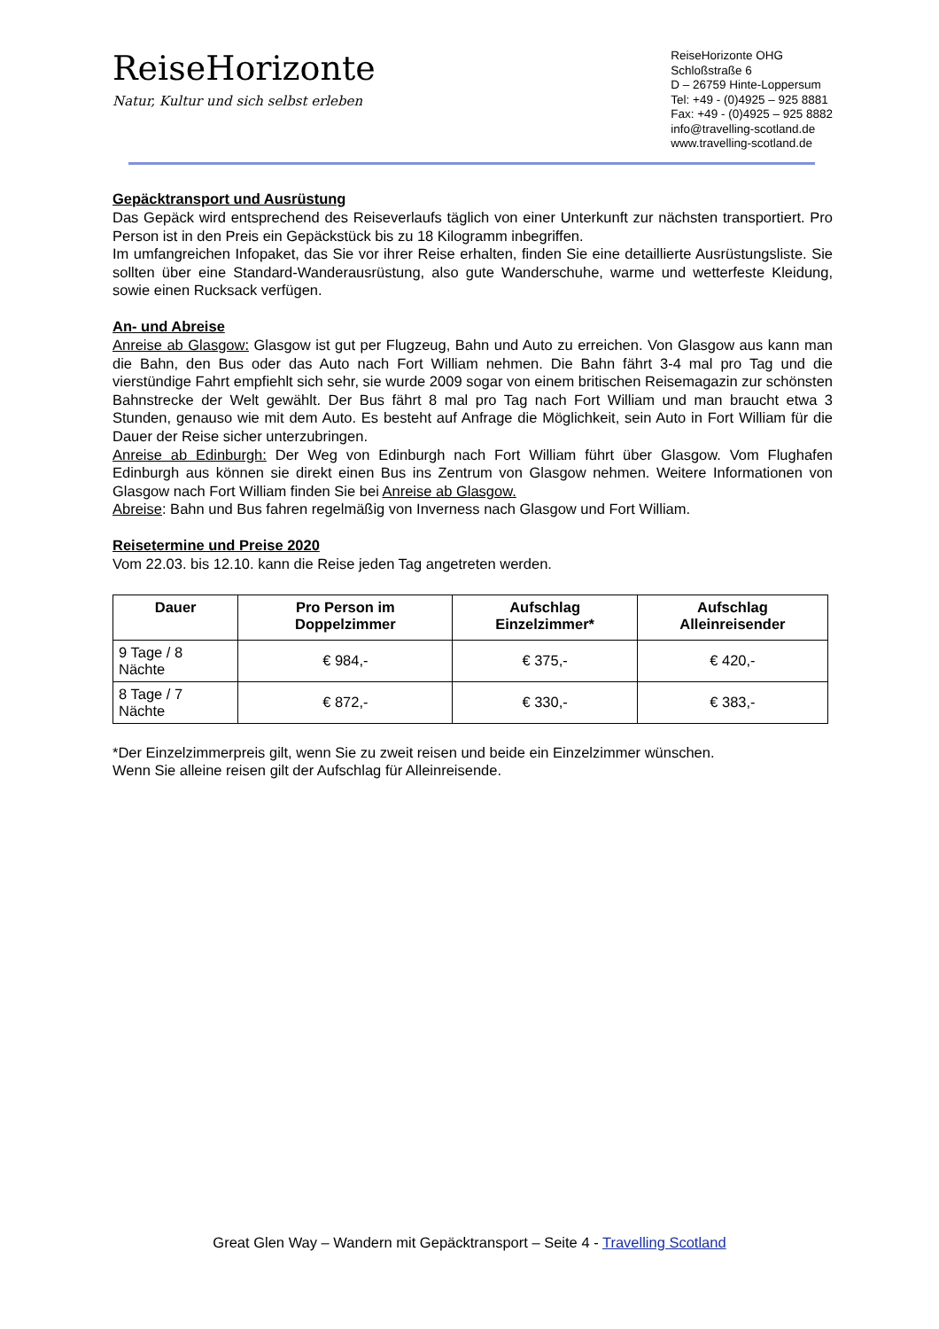ReiseHorizonte
Natur, Kultur und sich selbst erleben
ReiseHorizonte OHG
Schloßstraße 6
D – 26759 Hinte-Loppersum
Tel: +49 - (0)4925 – 925 8881
Fax: +49 - (0)4925 – 925 8882
info@travelling-scotland.de
www.travelling-scotland.de
Gepäcktransport und Ausrüstung
Das Gepäck wird entsprechend des Reiseverlaufs täglich von einer Unterkunft zur nächsten transportiert. Pro Person ist in den Preis ein Gepäckstück bis zu 18 Kilogramm inbegriffen.
Im umfangreichen Infopaket, das Sie vor ihrer Reise erhalten, finden Sie eine detaillierte Ausrüstungsliste. Sie sollten über eine Standard-Wanderausrüstung, also gute Wanderschuhe, warme und wetterfeste Kleidung, sowie einen Rucksack verfügen.
An- und Abreise
Anreise ab Glasgow: Glasgow ist gut per Flugzeug, Bahn und Auto zu erreichen. Von Glasgow aus kann man die Bahn, den Bus oder das Auto nach Fort William nehmen. Die Bahn fährt 3-4 mal pro Tag und die vierstündige Fahrt empfiehlt sich sehr, sie wurde 2009 sogar von einem britischen Reisemagazin zur schönsten Bahnstrecke der Welt gewählt. Der Bus fährt 8 mal pro Tag nach Fort William und man braucht etwa 3 Stunden, genauso wie mit dem Auto. Es besteht auf Anfrage die Möglichkeit, sein Auto in Fort William für die Dauer der Reise sicher unterzubringen.
Anreise ab Edinburgh: Der Weg von Edinburgh nach Fort William führt über Glasgow. Vom Flughafen Edinburgh aus können sie direkt einen Bus ins Zentrum von Glasgow nehmen. Weitere Informationen von Glasgow nach Fort William finden Sie bei Anreise ab Glasgow.
Abreise: Bahn und Bus fahren regelmäßig von Inverness nach Glasgow und Fort William.
Reisetermine und Preise 2020
Vom 22.03. bis 12.10. kann die Reise jeden Tag angetreten werden.
| Dauer | Pro Person im Doppelzimmer | Aufschlag Einzelzimmer* | Aufschlag Alleinreisender |
| --- | --- | --- | --- |
| 9 Tage / 8 Nächte | € 984,- | € 375,- | € 420,- |
| 8 Tage / 7 Nächte | € 872,- | € 330,- | € 383,- |
*Der Einzelzimmerpreis gilt, wenn Sie zu zweit reisen und beide ein Einzelzimmer wünschen.
Wenn Sie alleine reisen gilt der Aufschlag für Alleinreisende.
Great Glen Way – Wandern mit Gepäcktransport – Seite 4 - Travelling Scotland